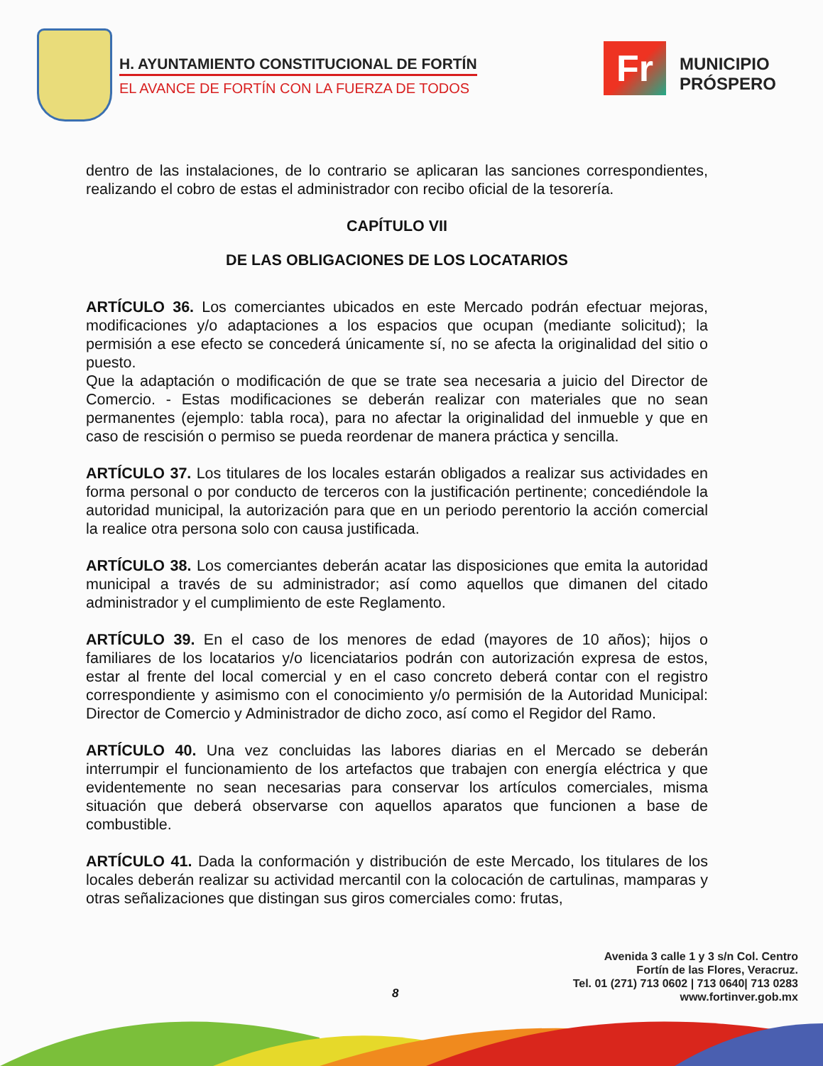H. AYUNTAMIENTO CONSTITUCIONAL DE FORTÍN
EL AVANCE DE FORTÍN CON LA FUERZA DE TODOS
Fr
MUNICIPIO
PRÓSPERO
dentro de las instalaciones, de lo contrario se aplicaran las sanciones correspondientes, realizando el cobro de estas el administrador con recibo oficial de la tesorería.
CAPÍTULO VII
DE LAS OBLIGACIONES DE LOS LOCATARIOS
ARTÍCULO 36. Los comerciantes ubicados en este Mercado podrán efectuar mejoras, modificaciones y/o adaptaciones a los espacios que ocupan (mediante solicitud); la permisión a ese efecto se concederá únicamente sí, no se afecta la originalidad del sitio o puesto.
Que la adaptación o modificación de que se trate sea necesaria a juicio del Director de Comercio. - Estas modificaciones se deberán realizar con materiales que no sean permanentes (ejemplo: tabla roca), para no afectar la originalidad del inmueble y que en caso de rescisión o permiso se pueda reordenar de manera práctica y sencilla.
ARTÍCULO 37. Los titulares de los locales estarán obligados a realizar sus actividades en forma personal o por conducto de terceros con la justificación pertinente; concediéndole la autoridad municipal, la autorización para que en un periodo perentorio la acción comercial la realice otra persona solo con causa justificada.
ARTÍCULO 38. Los comerciantes deberán acatar las disposiciones que emita la autoridad municipal a través de su administrador; así como aquellos que dimanen del citado administrador y el cumplimiento de este Reglamento.
ARTÍCULO 39. En el caso de los menores de edad (mayores de 10 años); hijos o familiares de los locatarios y/o licenciatarios podrán con autorización expresa de estos, estar al frente del local comercial y en el caso concreto deberá contar con el registro correspondiente y asimismo con el conocimiento y/o permisión de la Autoridad Municipal: Director de Comercio y Administrador de dicho zoco, así como el Regidor del Ramo.
ARTÍCULO 40. Una vez concluidas las labores diarias en el Mercado se deberán interrumpir el funcionamiento de los artefactos que trabajen con energía eléctrica y que evidentemente no sean necesarias para conservar los artículos comerciales, misma situación que deberá observarse con aquellos aparatos que funcionen a base de combustible.
ARTÍCULO 41. Dada la conformación y distribución de este Mercado, los titulares de los locales deberán realizar su actividad mercantil con la colocación de cartulinas, mamparas y otras señalizaciones que distingan sus giros comerciales como: frutas,
Avenida 3 calle 1 y 3 s/n Col. Centro
Fortín de las Flores, Veracruz.
Tel. 01 (271) 713 0602 | 713 0640| 713 0283
www.fortinver.gob.mx
8